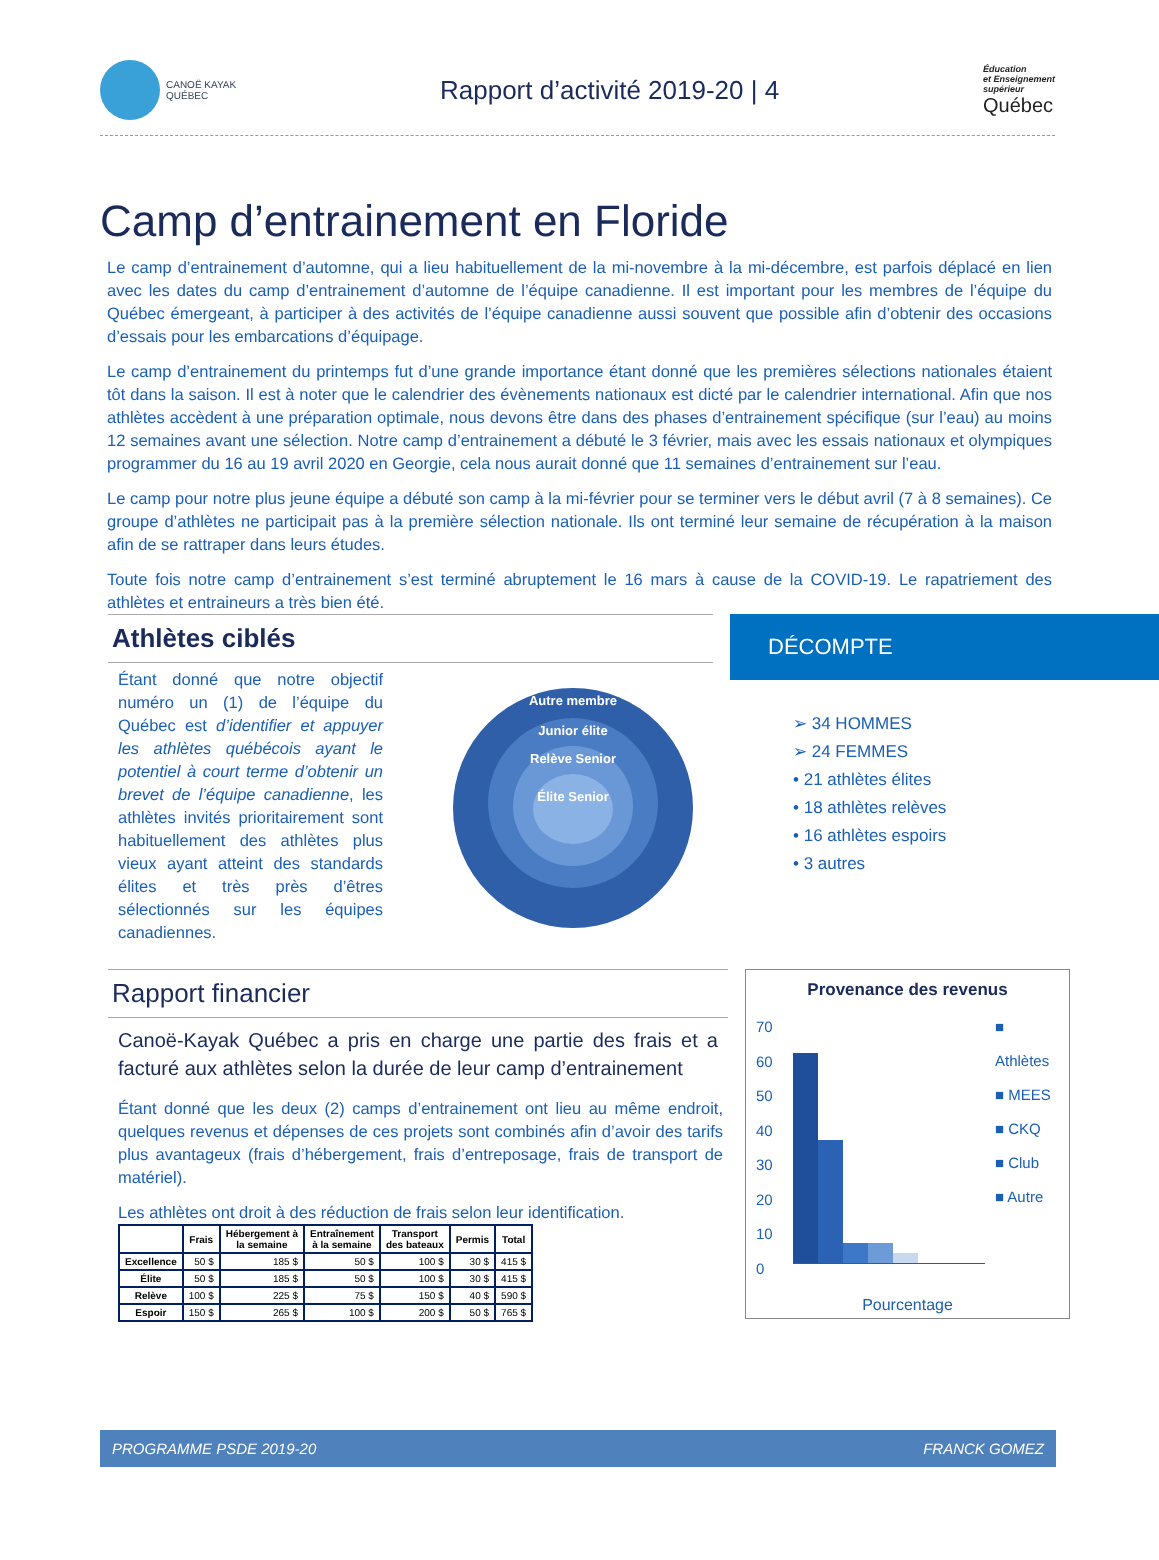CANOË KAYAK
QUÉBEC
Rapport d’activité 2019-20 | 4
Éducation
et Enseignement
supérieur
Québec
Camp d’entrainement en Floride
Le camp d’entrainement d’automne, qui a lieu habituellement de la mi-novembre à la mi-décembre, est parfois déplacé en lien avec les dates du camp d’entrainement d’automne de l’équipe canadienne. Il est important pour les membres de l’équipe du Québec émergeant, à participer à des activités de l’équipe canadienne aussi souvent que possible afin d’obtenir des occasions d’essais pour les embarcations d’équipage.
Le camp d’entrainement du printemps fut d’une grande importance étant donné que les premières sélections nationales étaient tôt dans la saison. Il est à noter que le calendrier des évènements nationaux est dicté par le calendrier international. Afin que nos athlètes accèdent à une préparation optimale, nous devons être dans des phases d’entrainement spécifique (sur l’eau) au moins 12 semaines avant une sélection. Notre camp d’entrainement a débuté le 3 février, mais avec les essais nationaux et olympiques programmer du 16 au 19 avril 2020 en Georgie, cela nous aurait donné que 11 semaines d’entrainement sur l’eau.
Le camp pour notre plus jeune équipe a débuté son camp à la mi-février pour se terminer vers le début avril (7 à 8 semaines). Ce groupe d’athlètes ne participait pas à la première sélection nationale. Ils ont terminé leur semaine de récupération à la maison afin de se rattraper dans leurs études.
Toute fois notre camp d’entrainement s’est terminé abruptement le 16 mars à cause de la COVID-19. Le rapatriement des athlètes et entraineurs a très bien été.
Athlètes ciblés
Étant donné que notre objectif numéro un (1) de l’équipe du Québec est d’identifier et appuyer les athlètes québécois ayant le potentiel à court terme d’obtenir un brevet de l’équipe canadienne, les athlètes invités prioritairement sont habituellement des athlètes plus vieux ayant atteint des standards élites et très près d’êtres sélectionnés sur les équipes canadiennes.
Autre membre
Junior élite
Relève Senior
Élite Senior
DÉCOMPTE
➢ 34 HOMMES
➢ 24 FEMMES
• 21 athlètes élites
• 18 athlètes relèves
• 16 athlètes espoirs
• 3 autres
Rapport financier
Canoë-Kayak Québec a pris en charge une partie des frais et a facturé aux athlètes selon la durée de leur camp d’entrainement
Étant donné que les deux (2) camps d’entrainement ont lieu au même endroit, quelques revenus et dépenses de ces projets sont combinés afin d’avoir des tarifs plus avantageux (frais d’hébergement, frais d’entreposage, frais de transport de matériel).
Les athlètes ont droit à des réduction de frais selon leur identification.
| | Frais | Hébergement à la semaine | Entraînement à la semaine | Transport des bateaux | Permis | Total |
| --- | --- | --- | --- | --- | --- | --- |
| Excellence | 50 $ | 185 $ | 50 $ | 100 $ | 30 $ | 415 $ |
| Élite | 50 $ | 185 $ | 50 $ | 100 $ | 30 $ | 415 $ |
| Relève | 100 $ | 225 $ | 75 $ | 150 $ | 40 $ | 590 $ |
| Espoir | 150 $ | 265 $ | 100 $ | 200 $ | 50 $ | 765 $ |
Provenance des revenus
70
60
50
40
30
20
10
0
■ Athlètes
■ MEES
■ CKQ
■ Club
■ Autre
Pourcentage
PROGRAMME PSDE 2019-20 FRANCK GOMEZ